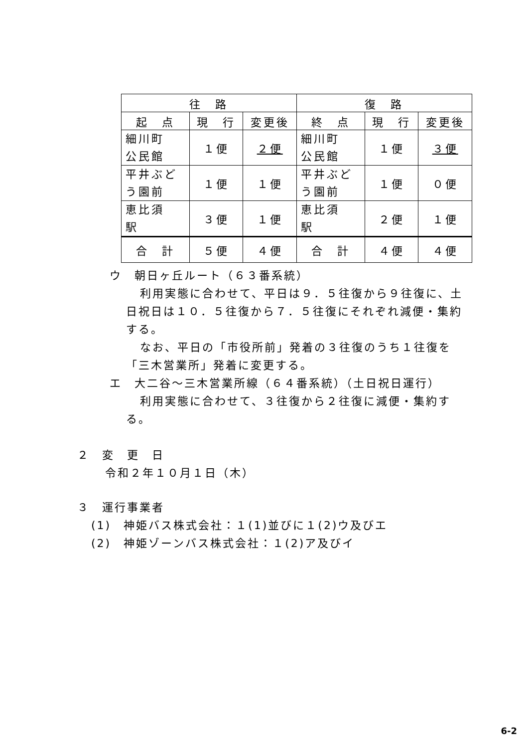| 往 路 | | | 復 路 | | |
| --- | --- | --- | --- | --- | --- |
| 起 点 | 現 行 | 変更後 | 終 点 | 現 行 | 変更後 |
| 細川町 公民館 | １便 | ２便 | 細川町 公民館 | １便 | ３便 |
| 平井ぶど う園前 | １便 | １便 | 平井ぶど う園前 | １便 | ０便 |
| 恵比須 駅 | ３便 | １便 | 恵比須 駅 | ２便 | １便 |
| 合 計 | ５便 | ４便 | 合 計 | ４便 | ４便 |
ウ　朝日ヶ丘ルート（６３番系統）
利用実態に合わせて、平日は９．５往復から９往復に、土日祝日は１０．５往復から７．５往復にそれぞれ減便・集約する。
なお、平日の「市役所前」発着の３往復のうち１往復を「三木営業所」発着に変更する。
エ　大二谷～三木営業所線（６４番系統）（土日祝日運行）
利用実態に合わせて、３往復から２往復に減便・集約する。
２　変　更　日
令和２年１０月１日（木）
３　運行事業者
(1)　神姫バス株式会社：１(1)並びに１(2)ウ及びエ
(2)　神姫ゾーンバス株式会社：１(2)ア及びイ
6-2